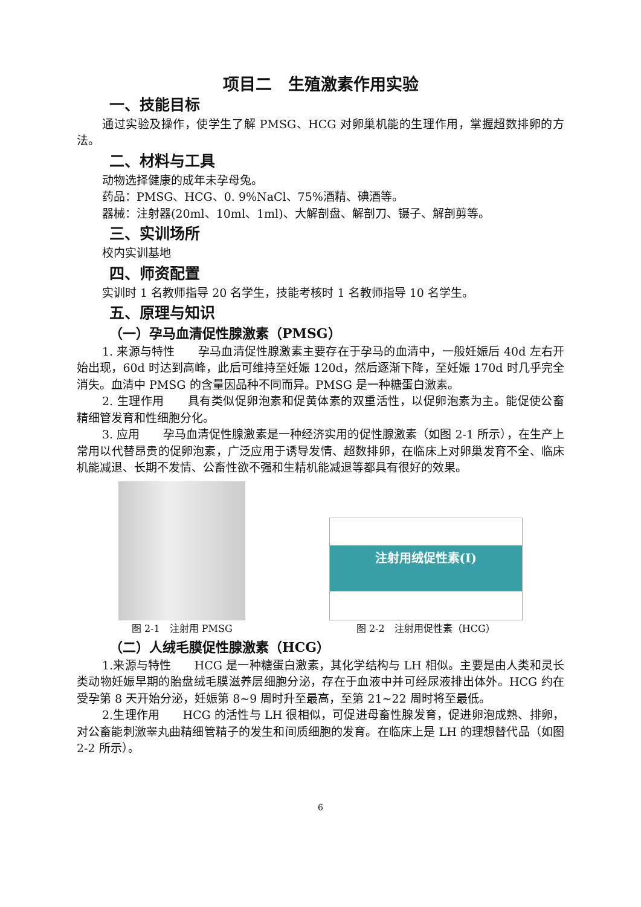项目二　生殖激素作用实验
一、技能目标
通过实验及操作，使学生了解 PMSG、HCG 对卵巢机能的生理作用，掌握超数排卵的方法。
二、材料与工具
动物选择健康的成年未孕母兔。
药品：PMSG、HCG、0. 9%NaCl、75%酒精、碘酒等。
器械：注射器(20ml、10ml、1ml)、大解剖盘、解剖刀、镊子、解剖剪等。
三、实训场所
校内实训基地
四、师资配置
实训时 1 名教师指导 20 名学生，技能考核时 1 名教师指导 10 名学生。
五、原理与知识
（一）孕马血清促性腺激素（PMSG）
1. 来源与特性　　孕马血清促性腺激素主要存在于孕马的血清中，一般妊娠后 40d 左右开始出现，60d 时达到高峰，此后可维持至妊娠 120d，然后逐渐下降，至妊娠 170d 时几乎完全消失。血清中 PMSG 的含量因品种不同而异。PMSG 是一种糖蛋白激素。
2. 生理作用　　具有类似促卵泡素和促黄体素的双重活性，以促卵泡素为主。能促使公畜精细管发育和性细胞分化。
3. 应用　　孕马血清促性腺激素是一种经济实用的促性腺激素（如图 2-1 所示），在生产上常用以代替昂贵的促卵泡素，广泛应用于诱导发情、超数排卵，在临床上对卵巢发育不全、临床机能减退、长期不发情、公畜性欲不强和生精机能减退等都具有很好的效果。
图 2-1　注射用 PMSG
注射用绒促性素(I)
图 2-2　注射用促性素（HCG）
（二）人绒毛膜促性腺激素（HCG）
1.来源与特性　　HCG 是一种糖蛋白激素，其化学结构与 LH 相似。主要是由人类和灵长类动物妊娠早期的胎盘绒毛膜滋养层细胞分泌，存在于血液中并可经尿液排出体外。HCG 约在受孕第 8 天开始分泌，妊娠第 8~9 周时升至最高，至第 21~22 周时将至最低。
2.生理作用　　HCG 的活性与 LH 很相似，可促进母畜性腺发育，促进卵泡成熟、排卵，对公畜能刺激睾丸曲精细管精子的发生和间质细胞的发育。在临床上是 LH 的理想替代品（如图 2-2 所示）。
6